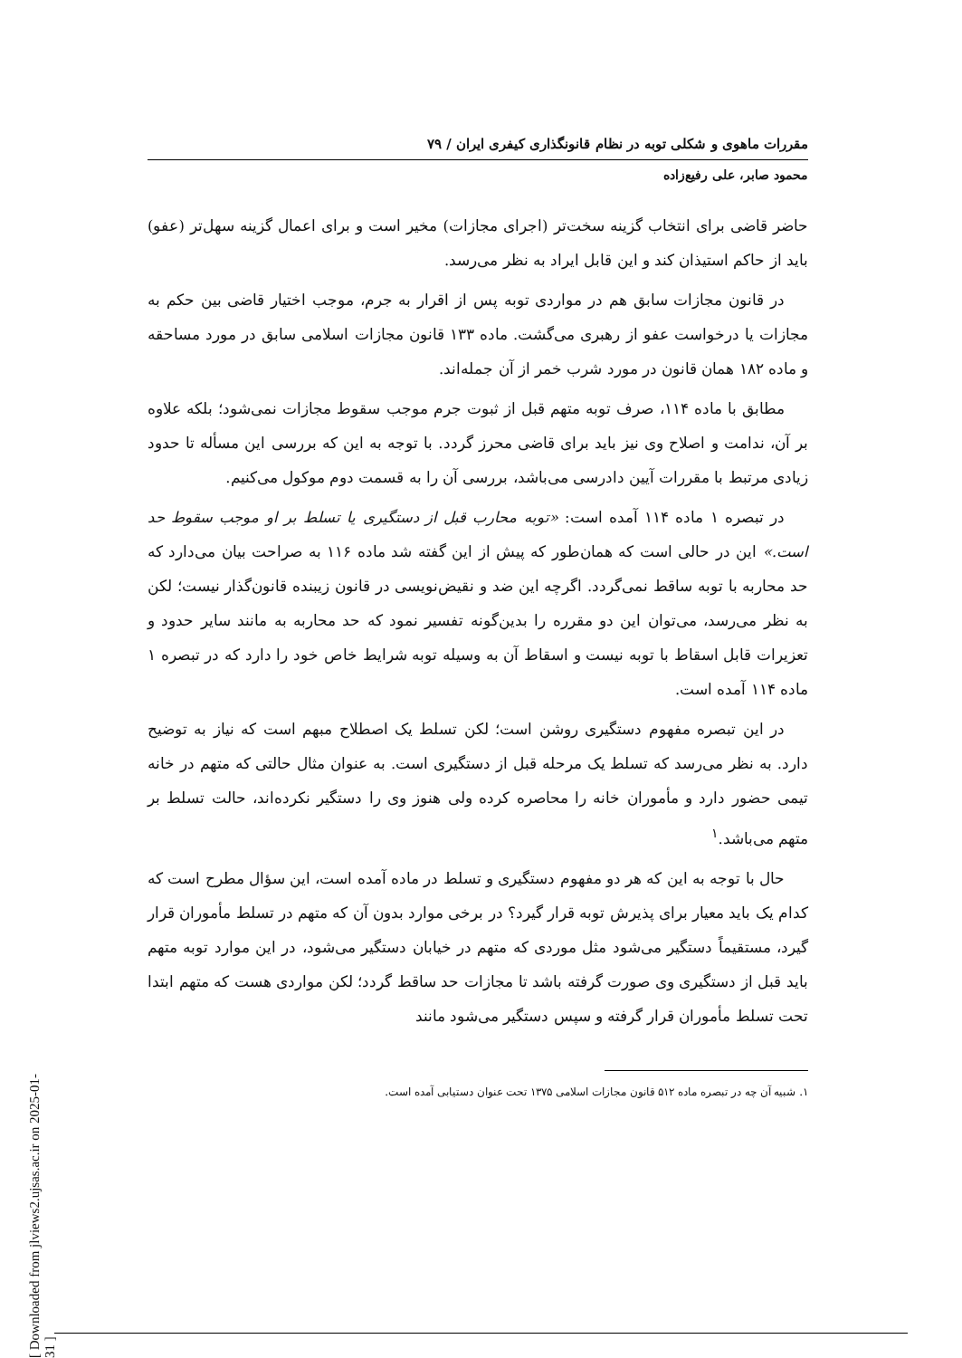مقررات ماهوی و شکلی توبه در نظام قانونگذاری کیفری ایران / ۷۹
محمود صابر، علی رفیع‌زاده
حاضر قاضی برای انتخاب گزینه سخت‌تر (اجرای مجازات) مخیر است و برای اعمال گزینه سهل‌تر (عفو) باید از حاکم استیذان کند و این قابل ایراد به نظر می‌رسد.
در قانون مجازات سابق هم در مواردی توبه پس از اقرار به جرم، موجب اختیار قاضی بین حکم به مجازات یا درخواست عفو از رهبری می‌گشت. ماده ۱۳۳ قانون مجازات اسلامی سابق در مورد مساحقه و ماده ۱۸۲ همان قانون در مورد شرب خمر از آن جمله‌اند.
مطابق با ماده ۱۱۴، صرف توبه متهم قبل از ثبوت جرم موجب سقوط مجازات نمی‌شود؛ بلکه علاوه بر آن، ندامت و اصلاح وی نیز باید برای قاضی محرز گردد. با توجه به این که بررسی این مسأله تا حدود زیادی مرتبط با مقررات آیین دادرسی می‌باشد، بررسی آن را به قسمت دوم موکول می‌کنیم.
در تبصره ۱ ماده ۱۱۴ آمده است: «توبه محارب قبل از دستگیری یا تسلط بر او موجب سقوط حد است.» این در حالی است که همان‌طور که پیش از این گفته شد ماده ۱۱۶ به صراحت بیان می‌دارد که حد محاربه با توبه ساقط نمی‌گردد. اگرچه این ضد و نقیض‌نویسی در قانون زیبنده قانون‌گذار نیست؛ لکن به نظر می‌رسد، می‌توان این دو مقرره را بدین‌گونه تفسیر نمود که حد محاربه به مانند سایر حدود و تعزیرات قابل اسقاط با توبه نیست و اسقاط آن به وسیله توبه شرایط خاص خود را دارد که در تبصره ۱ ماده ۱۱۴ آمده است.
در این تبصره مفهوم دستگیری روشن است؛ لکن تسلط یک اصطلاح مبهم است که نیاز به توضیح دارد. به نظر می‌رسد که تسلط یک مرحله قبل از دستگیری است. به عنوان مثال حالتی که متهم در خانه تیمی حضور دارد و مأموران خانه را محاصره کرده ولی هنوز وی را دستگیر نکرده‌اند، حالت تسلط بر متهم می‌باشد.<sup>۱</sup>
حال با توجه به این که هر دو مفهوم دستگیری و تسلط در ماده آمده است، این سؤال مطرح است که کدام یک باید معیار برای پذیرش توبه قرار گیرد؟ در برخی موارد بدون آن که متهم در تسلط مأموران قرار گیرد، مستقیماً دستگیر می‌شود مثل موردی که متهم در خیابان دستگیر می‌شود، در این موارد توبه متهم باید قبل از دستگیری وی صورت گرفته باشد تا مجازات حد ساقط گردد؛ لکن مواردی هست که متهم ابتدا تحت تسلط مأموران قرار گرفته و سپس دستگیر می‌شود مانند
۱. شبیه آن چه در تبصره ماده ۵۱۲ قانون مجازات اسلامی ۱۳۷۵ تحت عنوان دستیابی آمده است.
[ Downloaded from jlviews2.ujsas.ac.ir on 2025-01-31 ]